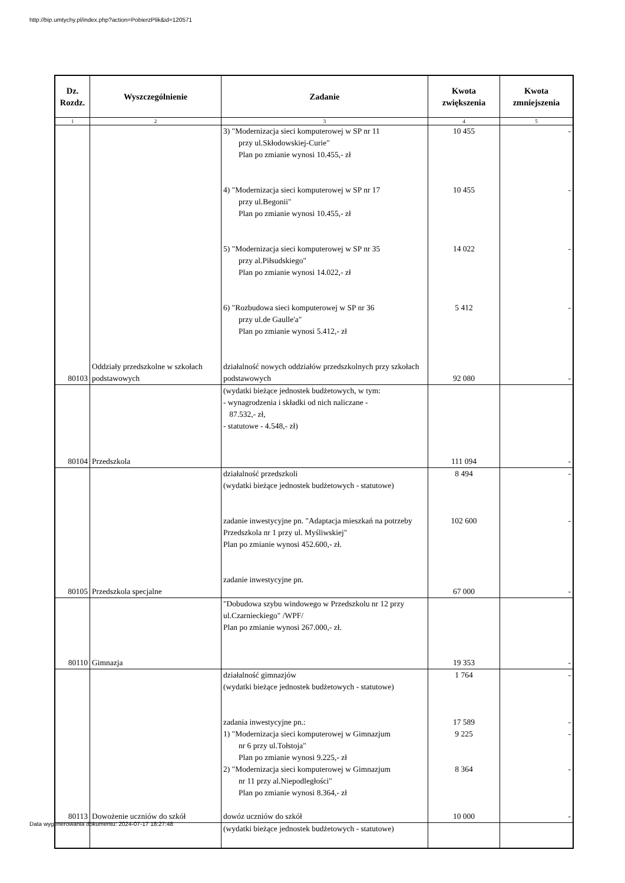http://bip.umtychy.pl/index.php?action=PobierzPlik&id=120571
| Dz. Rozdz. | Wyszczególnienie | Zadanie | Kwota zwiększenia | Kwota zmniejszenia |
| --- | --- | --- | --- | --- |
| 1 | 2 | 3 | 4 | 5 |
| 80103 | Oddziały przedszkolne w szkołach podstawowych | 3) "Modernizacja sieci komputerowej w SP nr 11 przy ul.Skłodowskiej-Curie" Plan po zmianie wynosi 10.455,- zł 4) "Modernizacja sieci komputerowej w SP nr 17 przy ul.Begonii" Plan po zmianie wynosi 10.455,- zł 5) "Modernizacja sieci komputerowej w SP nr 35 przy al.Piłsudskiego" Plan po zmianie wynosi 14.022,- zł 6) "Rozbudowa sieci komputerowej w SP nr 36 przy ul.de Gaulle'a" Plan po zmianie wynosi 5.412,- zł działalność nowych oddziałów przedszkolnych przy szkołach podstawowych | 10 455 10 455 14 022 5 412 92 080 | - - - - - |
| 80104 | Przedszkola | (wydatki bieżące jednostek budżetowych, w tym: - wynagrodzenia i składki od nich naliczane - 87.532,- zł, - statutowe - 4.548,- zł) | 111 094 | - |
| 80105 | Przedszkola specjalne | działalność przedszkoli (wydatki bieżące jednostek budżetowych - statutowe) zadanie inwestycyjne pn. "Adaptacja mieszkań na potrzeby Przedszkola nr 1 przy ul. Myśliwskiej" Plan po zmianie wynosi 452.600,- zł. zadanie inwestycyjne pn. | 8 494 102 600 67 000 | - - - |
| 80110 | Gimnazja | "Dobudowa szybu windowego w Przedszkolu nr 12 przy ul.Czarnieckiego" /WPF/ Plan po zmianie wynosi 267.000,- zł. | 19 353 | - |
| 80113 | Dowożenie uczniów do szkół | działalność gimnazjów (wydatki bieżące jednostek budżetowych - statutowe) zadania inwestycyjne pn.: 1) "Modernizacja sieci komputerowej w Gimnazjum nr 6 przy ul.Tołstoja" Plan po zmianie wynosi 9.225,- zł 2) "Modernizacja sieci komputerowej w Gimnazjum nr 11 przy al.Niepodległości" Plan po zmianie wynosi 8.364,- zł dowóz uczniów do szkół | 1 764 17 589 9 225 8 364 10 000 | - - - - - |
| | | (wydatki bieżące jednostek budżetowych - statutowe) | | |
Data wygenerowania dokumentu: 2024-07-17 18:27:48